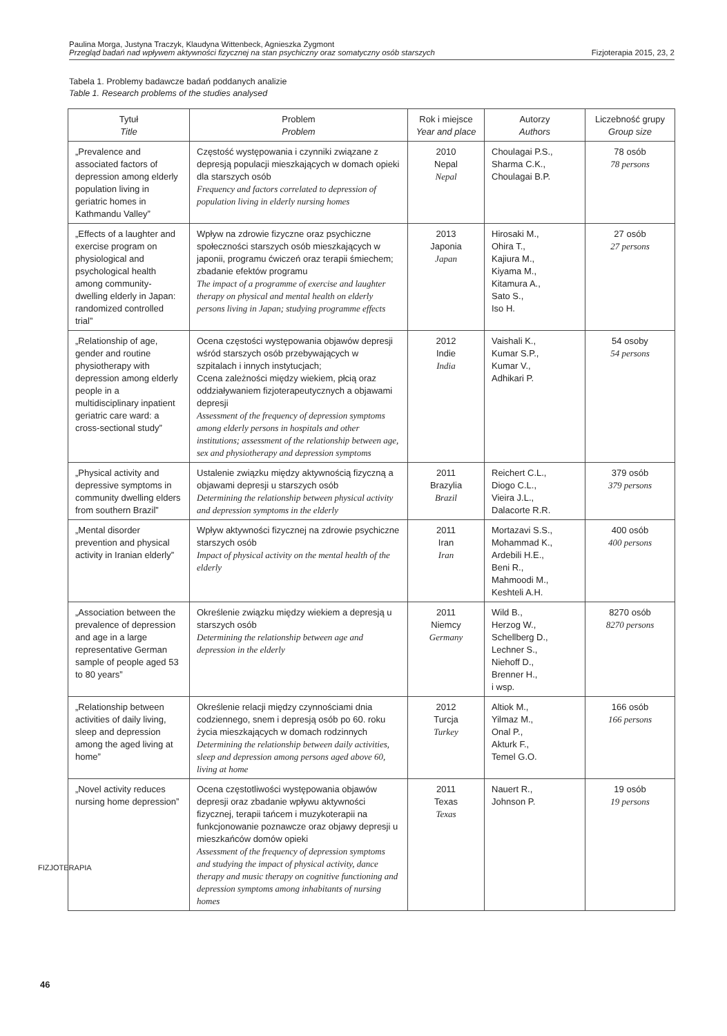Paulina Morga, Justyna Traczyk, Klaudyna Wittenbeck, Agnieszka Zygmont
Przegląd badań nad wpływem aktywności fizycznej na stan psychiczny oraz somatyczny osób starszych Fizjoterapia 2015, 23, 2
Tabela 1. Problemy badawcze badań poddanych analizie
Table 1. Research problems of the studies analysed
| Tytuł Title | Problem Problem | Rok i miejsce Year and place | Autorzy Authors | Liczebność grupy Group size |
| --- | --- | --- | --- | --- |
| „Prevalence and associated factors of depression among elderly population living in geriatric homes in Kathmandu Valley” | Częstość występowania i czynniki związane z depresją populacji mieszkających w domach opieki dla starszych osób Frequency and factors correlated to depression of population living in elderly nursing homes | 2010 Nepal Nepal | Choulagai P.S., Sharma C.K., Choulagai B.P. | 78 osób 78 persons |
| „Effects of a laughter and exercise program on physiological and psychological health among community-dwelling elderly in Japan: randomized controlled trial” | Wpływ na zdrowie fizyczne oraz psychiczne społeczności starszych osób mieszkających w japonii, programu ćwiczeń oraz terapii śmiechem; zbadanie efektów programu The impact of a programme of exercise and laughter therapy on physical and mental health on elderly persons living in Japan; studying programme effects | 2013 Japonia Japan | Hirosaki M., Ohira T., Kajiura M., Kiyama M., Kitamura A., Sato S., Iso H. | 27 osób 27 persons |
| „Relationship of age, gender and routine physiotherapy with depression among elderly people in a multidisciplinary inpatient geriatric care ward: a cross-sectional study” | Ocena częstości występowania objawów depresji wśród starszych osób przebywających w szpitalach i innych instytucjach; Ccena zależności między wiekiem, płcią oraz oddziaływaniem fizjoterapeutycznych a objawami depresji Assessment of the frequency of depression symptoms among elderly persons in hospitals and other institutions; assessment of the relationship between age, sex and physiotherapy and depression symptoms | 2012 Indie India | Vaishali K., Kumar S.P., Kumar V., Adhikari P. | 54 osoby 54 persons |
| „Physical activity and depressive symptoms in community dwelling elders from southern Brazil” | Ustalenie związku między aktywnością fizyczną a objawami depresji u starszych osób Determining the relationship between physical activity and depression symptoms in the elderly | 2011 Brazylia Brazil | Reichert C.L., Diogo C.L., Vieira J.L., Dalacorte R.R. | 379 osób 379 persons |
| „Mental disorder prevention and physical activity in Iranian elderly” | Wpływ aktywności fizycznej na zdrowie psychiczne starszych osób Impact of physical activity on the mental health of the elderly | 2011 Iran Iran | Mortazavi S.S., Mohammad K., Ardebili H.E., Beni R., Mahmoodi M., Keshteli A.H. | 400 osób 400 persons |
| „Association between the prevalence of depression and age in a large representative German sample of people aged 53 to 80 years” | Określenie związku między wiekiem a depresją u starszych osób Determining the relationship between age and depression in the elderly | 2011 Niemcy Germany | Wild B., Herzog W., Schellberg D., Lechner S., Niehoff D., Brenner H., i wsp. | 8270 osób 8270 persons |
| „Relationship between activities of daily living, sleep and depression among the aged living at home” | Określenie relacji między czynnościami dnia codziennego, snem i depresją osób po 60. roku życia mieszkających w domach rodzinnych Determining the relationship between daily activities, sleep and depression among persons aged above 60, living at home | 2012 Turcja Turkey | Altiok M., Yilmaz M., Onal P., Akturk F., Temel G.O. | 166 osób 166 persons |
| „Novel activity reduces nursing home depression” | Ocena częstotliwości występowania objawów depresji oraz zbadanie wpływu aktywności fizycznej, terapii tańcem i muzykoterapii na funkcjonowanie poznawcze oraz objawy depresji u mieszkańców domów opieki Assessment of the frequency of depression symptoms and studying the impact of physical activity, dance therapy and music therapy on cognitive functioning and depression symptoms among inhabitants of nursing homes | 2011 Texas Texas | Nauert R., Johnson P. | 19 osób 19 persons |
FIZJOTERAPIA
46